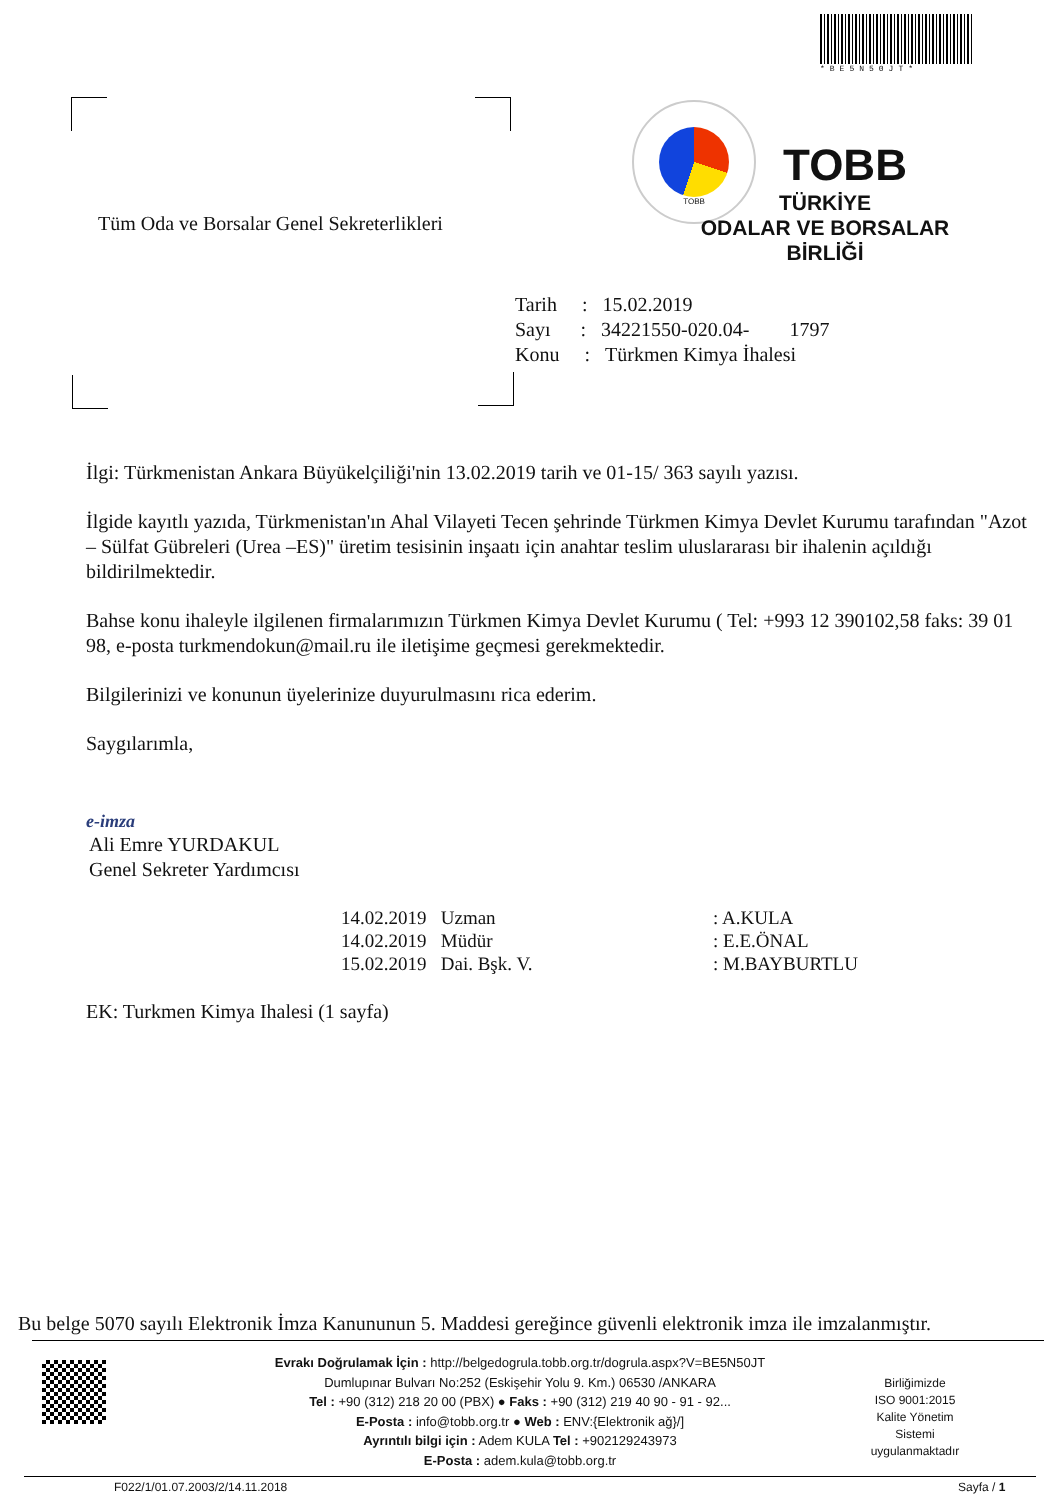*BE5N50JT*
TOBB
TOBB
TÜRKİYE
ODALAR VE BORSALAR
BİRLİĞİ
Tüm Oda ve Borsalar Genel Sekreterlikleri
Tarih : 15.02.2019
Sayı : 34221550-020.04- 1797
Konu : Türkmen Kimya İhalesi
İlgi: Türkmenistan Ankara Büyükelçiliği'nin 13.02.2019 tarih ve 01-15/ 363 sayılı yazısı.
İlgide kayıtlı yazıda, Türkmenistan'ın Ahal Vilayeti Tecen şehrinde Türkmen Kimya Devlet Kurumu tarafından "Azot – Sülfat Gübreleri (Urea –ES)" üretim tesisinin inşaatı için anahtar teslim uluslararası bir ihalenin açıldığı bildirilmektedir.
Bahse konu ihaleyle ilgilenen firmalarımızın Türkmen Kimya Devlet Kurumu ( Tel: +993 12 390102,58 faks: 39 01 98, e-posta turkmendokun@mail.ru ile iletişime geçmesi gerekmektedir.
Bilgilerinizi ve konunun üyelerinize duyurulmasını rica ederim.
Saygılarımla,
e-imza
Ali Emre YURDAKUL
Genel Sekreter Yardımcısı
14.02.2019 Uzman: A.KULA
14.02.2019 Müdür: E.E.ÖNAL
15.02.2019 Dai. Bşk. V.: M.BAYBURTLU
EK: Turkmen Kimya Ihalesi (1 sayfa)
Bu belge 5070 sayılı Elektronik İmza Kanununun 5. Maddesi gereğince güvenli elektronik imza ile imzalanmıştır.
Evrakı Doğrulamak İçin : http://belgedogrula.tobb.org.tr/dogrula.aspx?V=BE5N50JT
Dumlupınar Bulvarı No:252 (Eskişehir Yolu 9. Km.) 06530 /ANKARA
Tel : +90 (312) 218 20 00 (PBX) ● Faks : +90 (312) 219 40 90 - 91 - 92...
E-Posta : info@tobb.org.tr ● Web : ENV:{Elektronik ağ}/]
Ayrıntılı bilgi için : Adem KULA Tel : +902129243973
E-Posta : adem.kula@tobb.org.tr
Birliğimizde
ISO 9001:2015
Kalite Yönetim
Sistemi
uygulanmaktadır
F022/1/01.07.2003/2/14.11.2018 Sayfa / 1